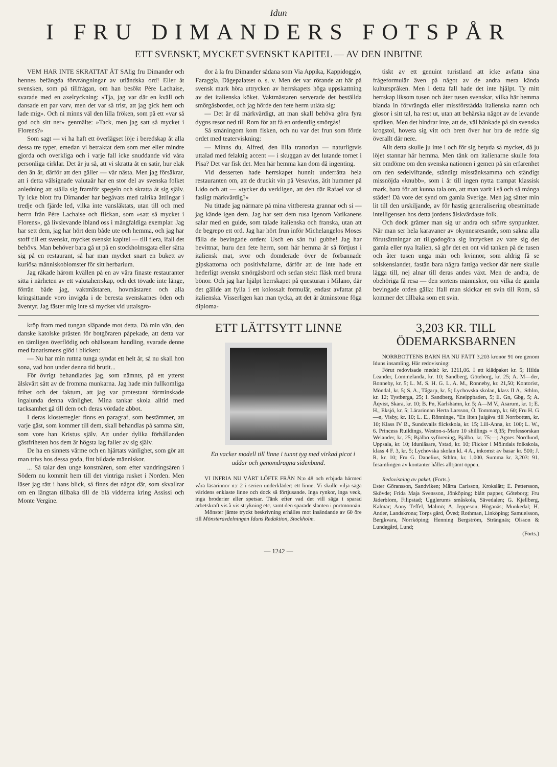Idun
I FRU DIMANDERS FOTSPÅR
ETT SVENSKT, MYCKET SVENSKT KAPITEL — AV DEN INBITNE
VEM HAR INTE SKRATTAT ÅT SAlig fru Dimander och hennes befängda förvrängningar av utländska ord! Eller åt svensken, som på tillfrågan, om han besökt Père Lachaise, svarade med en axelryckning: »Tja, jag var där en kväll och dansade ett par varv, men det var så trist, att jag gick hem och lade mig». Och ni minns väl den lilla fröken, som på ett »var så god och sitt ner» genmälte: »Tack, men jag satt så mycket i Florens?»
Som sagt — vi ha haft ett överlägset löje i beredskap åt alla dessa tre typer, emedan vi betraktat dem som mer eller mindre gjorda och overkliga och i varje fall icke snuddande vid våra personliga cirklar. Det är ju så, att vi skratta åt en satir, hur elak den än är, därför att den gäller — vår nästa. Men jag försäkrar, att i detta välsignade valutaår har en stor del av svenska folket anledning att ställa sig framför spegeln och skratta åt sig själv. Ty icke blott fru Dimander har begåvats med talrika ättlingar i tredje och fjärde led, vilka inte vansläktats, utan till och med herrn från Père Lachaise och flickan, som »satt så mycket i Florens», gå livslevande ibland oss i mångfaldiga exemplar. Jag har sett dem, jag har hört dem både ute och hemma, och jag har stoff till ett svenskt, mycket svenskt kapitel — till flera, ifall det behövs. Man behöver bara gå ut på en stockholmsgata eller sätta sig på en restaurant, så har man mycket snart en bukett av kuriösa människoblomster för sitt herbarium.
Jag råkade härom kvällen på en av våra finaste restauranter sitta i närheten av ett valutaherrskap, och det tövade inte länge, förrän både jag, vaktmästaren, hovmästaren och alla kringsittande voro invigda i de beresta svenskarnes öden och äventyr. Jag fäster mig inte så mycket vid uttalsgro-
dor à la fru Dimander sådana som Via Appika, Kappidogglo, Faraggla, Dågepalatset o. s. v. Men det var rörande att här på svensk mark höra uttrycken av herrskapets höga uppskattning av det italienska köket. Vaktmästaren serverade det beställda smörgåsbordet, och jag hörde den fete herrn utlåta sig:
— Det är då märkvärdigt, att man skall behöva göra fyra dygns resor ned till Rom för att få en ordentlig smörgås!
Så småningom kom fisken, och nu var det frun som förde ordet med teaterviskning:
— Minns du, Alfred, den lilla trattorian — naturligtvis uttalad med felaktig accent — i skuggan av det lutande tornet i Pisa? Det var fisk det. Men här hemma kan dom då ingenting.
Vid desserten hade herrskapet hunnit underrätta hela restauranten om, att de druckit vin på Vesuvius, ätit hummer på Lido och att — »tycker du verkligen, att den där Rafael var så fasligt märkvärdig?»
Nu tittade jag närmare på mina vittberesta grannar och si — jag kände igen dem. Jag har sett dem rusa igenom Vatikanens salar med en guide, som talade italienska och franska, utan att de begrepo ett ord. Jag har hört frun inför Michelangelos Moses fälla de bevingade orden: Usch en sån ful gubbe! Jag har bevittnat, huru den fete herrn, som här hemma är så förtjust i italiensk mat, svor och domderade över de förbannade gipskattorna och positivhalarne, därför att de inte hade ett hederligt svenskt smörgåsbord och sedan stekt fläsk med bruna bönor. Och jag har hjälpt herrskapet på questuran i Milano, där det gällde att fylla i ett kolossalt formulär, endast avfattat på italienska. Visserligen kan man tycka, att det är åtminstone föga diploma-
tiskt av ett genuint turistland att icke avfatta sina frågeformulär även på något av de andra mera kända kulturspråken. Men i detta fall hade det inte hjälpt. Ty mitt herrskap liksom tusen och åter tusen svenskar, vilka här hemma blanda in förvrängda eller missförstådda italienska namn och glosor i sitt tal, ha rest ut, utan att behärska något av de levande språken. Men det hindrar inte, att de, väl bänkade på sin svenska krogstol, hovera sig vitt och brett över hur bra de redde sig överallt där nere.
Allt detta skulle ju inte i och för sig betyda så mycket, då ju löjet stannar här hemma. Men tänk om italienarne skulle fota sitt omdöme om den svenska nationen i gemen på sin erfarenhet om den sedelviftande, ständigt misstänksamma och ständigt missnöjda »knubb», som i år till ingen nytta trampat klassisk mark, bara för att kunna tala om, att man varit i så och så många städer! Då vore det synd om gamla Sverige. Men jag sätter min lit till den urskiljande, av för hastig generalisering obesmittade intelligensen hos detta jordens älskvärdaste folk.
Och dock grämer man sig ur andra och större synpunkter. När man ser hela karavaner av okynnesresande, som sakna alla förutsättningar att tillgodogöra sig intrycken av vare sig det gamla eller nya Italien, så gör det en ont vid tanken på de tusen och åter tusen unga män och kvinnor, som aldrig få se solskenslandet, fastän bara några fattiga veckor där nere skulle lägga till, nej alnar till deras andes växt. Men de andra, de obehöriga få resa — den sortens människor, om vilka de gamla bevingade orden gälla: Ifall man skickar ett svin till Rom, så kommer det tillbaka som ett svin.
kröp fram med tungan släpande mot detta. Då min vän, den danske katolske prästen för botgöraren påpekade, att detta var en tämligen överflödig och ohälsosam handling, svarade denne med fanatismens glöd i blicken:
— Nu har min ruttna tunga syndat ett helt år, så nu skall hon sona, vad hon under denna tid brutit...
För övrigt behandlades jag, som nämnts, på ett ytterst älskvärt sätt av de fromma munkarna. Jag hade min fullkomliga frihet och det faktum, att jag var protestant förminskade ingalunda denna vänlighet. Mina tankar skola alltid med tacksamhet gå till dem och deras vördade abbot.
I deras klosterregler finns en paragraf, som bestämmer, att varje gäst, som kommer till dem, skall behandlas på samma sätt, som vore han Kristus själv. Att under dylika förhållanden gästfriheten hos dem är högsta lag faller av sig själv.
De ha en sinnets värme och en hjärtats vänlighet, som gör att man trivs hos dessa goda, fint bildade människor.
... Så talar den unge konstnären, som efter vandringsåren i Södern nu kommit hem till det vintriga rusket i Norden. Men läser jag rätt i hans blick, så finns det något där, som skvallrar om en längtan tillbaka till de blå vidderna kring Assissi och Monte Vergine.
ETT LÄTTSYTT LINNE
En vacker modell till linne i tunnt tyg med virkad picot i uddar och genomdragna sidenband.
VI INFRIA NU VÅRT LÖFTE FRÅN N:o 48 och erbjuda härmed våra läsarinnor n:r 2 i serien underkläder: ett linne. Vi skulle vilja säga världens enklaste linne och dock så förtjusande. Inga rynkor, inga veck, inga broderier eller spetsar. Tänk efter vad det vill säga i sparad arbetskraft vis à vis strykning etc. samt den sparade slanten i portmonnän.
Mönster jämte tryckt beskrivning erhålles mot insändande av 60 öre till Mönsteravdelningen Iduns Redaktion, Stockholm.
3,203 KR. TILL ÖDEMARKSBARNEN
NORRBOTTENS BARN HA NU FÅTT 3,203 kronor 91 öre genom Iduns insamling. Här redovisning:
Förut redovisade medel: kr. 1211,06. I ett klädpaket kr. 5; Hilda Leander, Lommelanda, kr. 10; Sandberg, Göteborg, kr. 25; A. M—der, Ronneby, kr. 5; L. M. S. H. G. L. A. M., Ronneby, kr. 21,50; Kontorist, Möndal, kr. 5; S. A., Tågarp, kr. 5; Lychovska skolan, klass II A., Sthlm, kr. 12; Tystberga, 25; I. Sandberg, Kneippbaden, 5; E. Gn, Gbg, 5; A. Åqvist, Skara, kr. 10; B. Pn, Karlshamn, kr. 5; A—M V., Asarum, kr. 1; E. H., Eksjö, kr. 5; Lärarinnan Herta Larsson, Ö. Tommarp, kr. 60; Fru H. G—n, Visby, kr. 10; L. E., Rönninge, "En liten julgåva till Norrbotten, kr. 10; Klass IV B., Sundsvalls flickskola, kr. 15; Lill-Anna, kr. 100; L. W., 6. Princess Ruildings, Weston-s-Mare 10 shillings = 8,35; Professorskan Welander, kr. 25; Bjälbo syförening, Bjälbo, kr. 75:—; Agnes Nordlund, Uppsala, kr. 10; Idunläsare, Ystad, kr. 10; Flickor i Mölndals folkskola, klass 4 F. 3, kr. 5; Lychovska skolan kl. 4 A., inkomst av basar kr. 500; J. R. kr. 10; Fru G. Danelius, Sthlm, kr. 1,000. Summa kr. 3,203: 91. Insamlingen av kontanter hålles alltjämt öppen.
Redovisning av paket. (Forts.)
Ester Göransson, Sandviken; Märta Carlsson, Krokslätt; E. Pettersson, Skövde; Frida Maja Svensson, Jönköping; blått papper, Göteborg; Fru Jäderblom, Filipstad; Ugglerums småskola, Sävedalen; G. Kjellberg, Kalmar; Anny Teffel, Malmö; A. Jeppeson, Höganäs; Munkedal; H. Ander, Landskrona; Torps gård, Öved; Rothman, Linköping; Samuelsson, Bergkvara, Norrköping; Henning Bergström, Strängnäs; Olsson & Lundegård, Lund;
(Forts.)
— 1242 —